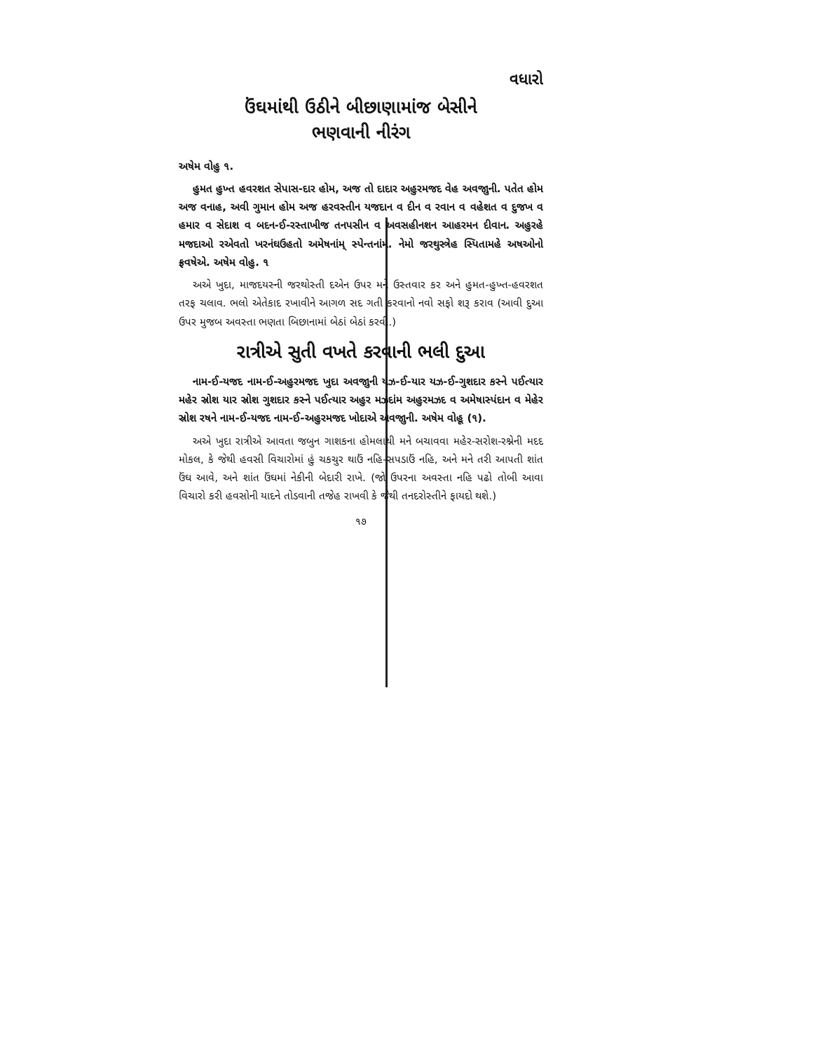વધારો
ઉંઘમાંથી ઉઠીને બીછાણામાંજ બેસીને
ભણવાની નીરંગ
અષેમ વોહુ ૧.
હુમત હુખ્ત હવરશત સેપાસ-દાર હોમ, અજ તો દાદાર અહુરમજદ વેહ અવજાુની. પતેત હોમ અજ વનાહ, અવી ગુમાન હોમ અજ હરવસ્તીન યજદાન વ દીન વ રવાન વ વહેશત વ દુજખ વ હમાર વ સેદાશ વ બદન-ઈ-રસ્તાખીજ તનપસીન વ અવસહીનશન આહરમન દીવાન. અહુરહે મજદાઓ રએવતો ખરનંઘઉહતો અમેષનાંમ્ સ્પેન્તનાંમ. નેમો જરથુસ્ત્રેહ સ્પિતામહે અષઓનો ફ્રવષેએ. અષેમ વોહુ. ૧
અએ ખુદા, માજદયસ્ની જરથોસ્તી દએન ઉપર મને ઉસ્તવાર કર અને હુમત-હુખ્ત-હવરશત તરફ ચલાવ. ભલો એતેકાદ રખાવીને આગળ સદ ગતી કરવાનો નવો સફો શરૂ કરાવ (આવી દુઆ ઉપર મુજબ અવસ્તા ભણતા બિછાનામાં બેઠાં બેઠાં કરવી.)
રાત્રીએ સુતી વખતે કરવાની ભલી દુઆ
નામ-ઈ-યજદ નામ-ઈ-અહુરમજદ ખુદા અવજાુની યઝ-ઈ-યાર યઝ-ઈ-ગુશદાર કસ્ને પઈત્યાર મહેર સ્રોશ યાર સ્રોશ ગુશદાર કસ્ને પઈત્યાર અહુર મઝદાંમ અહુરમઝદ વ અમેષાસ્પંદાન વ મેહેર સ્રોશ રષને નામ-ઈ-યજદ નામ-ઈ-અહુરમજદ ખોદાએ અવજાુની. અષેમ વોહૂ (૧).
અએ ખુદા રાત્રીએ આવતા જબુન ગાશકના હોમલાથી મને બચાવવા મહેર-સરોશ-રશ્નેની મદદ મોકલ, કે જેથી હવસી વિચારોમાં હું ચકચુર થાઉં નહિ-સપડાઉં નહિ, અને મને તરી આપતી શાંત ઉંઘ આવે, અને શાંત ઉંઘમાં નેકીની બેદારી રાખે. (જો ઉપરના અવસ્તા નહિ પઢો તોબી આવા વિચારો કરી હવસોની યાદને તોડવાની તજેહ રાખવી કે જેથી તનદરોસ્તીને ફાયદો થશે.)
૧૭